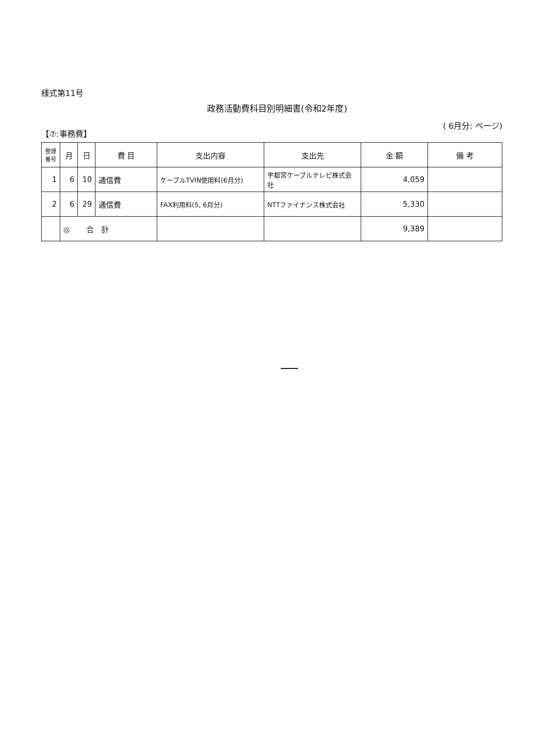様式第11号
政務活動費科目別明細書(令和2年度)
【⑦:事務費】 ( 6月分: ページ)
| 整理 番号 | 月 | 日 | 費 目 | 支出内容 | 支出先 | 金 額 | 備 考 |
| --- | --- | --- | --- | --- | --- | --- | --- |
| 1 | 6 | 10 | 通信費 | ケーブルTVIN使用料(6月分) | 宇都宮ケーブルテレビ株式会社 | 4,059 | |
| 2 | 6 | 29 | 通信費 | FAX利用料(5, 6月分) | NTTファイナンス株式会社 | 5,330 | |
| | ◎ 合 計 | | | | | 9,389 | |